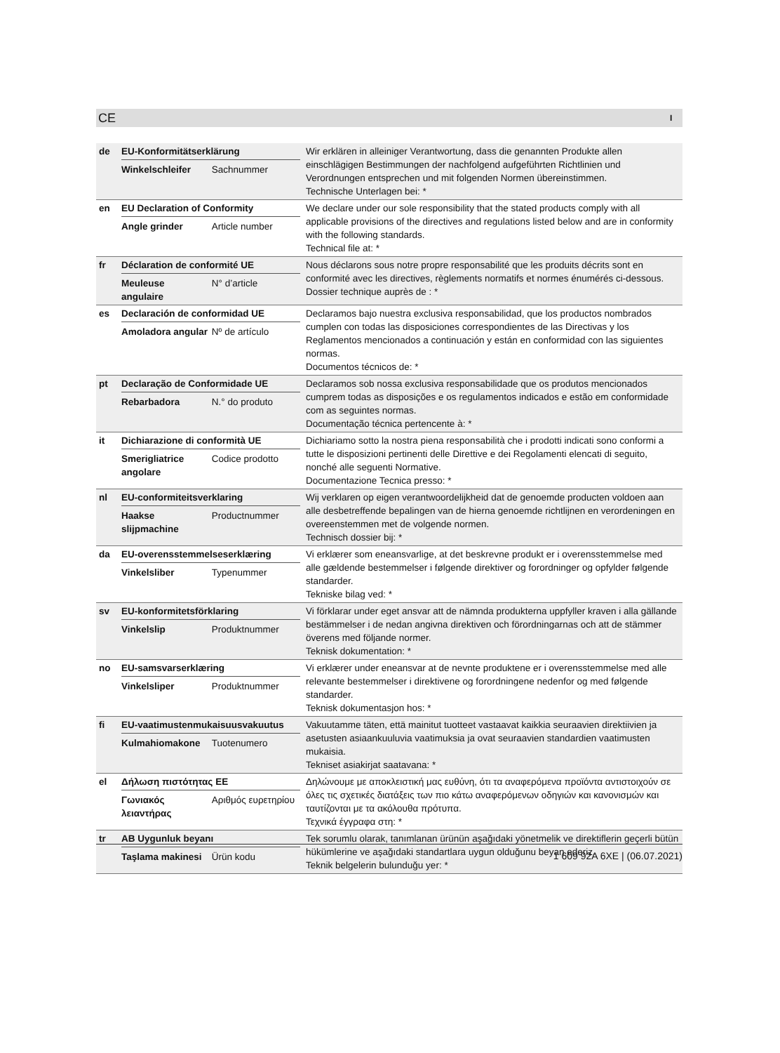CE I
| de | EU-Konformitätserklärung Winkelschleifer Sachnummer | Wir erklären in alleiniger Verantwortung, dass die genannten Produkte allen einschlägigen Bestimmungen der nachfolgend aufgeführten Richtlinien und Verordnungen entsprechen und mit folgenden Normen übereinstimmen. Technische Unterlagen bei: * |
| en | EU Declaration of Conformity Angle grinder Article number | We declare under our sole responsibility that the stated products comply with all applicable provisions of the directives and regulations listed below and are in conformity with the following standards. Technical file at: * |
| fr | Déclaration de conformité UE Meuleuse angulaire N° d’article | Nous déclarons sous notre propre responsabilité que les produits décrits sont en conformité avec les directives, règlements normatifs et normes énumérés ci-dessous. Dossier technique auprès de : * |
| es | Declaración de conformidad UE Amoladora angular Nº de artículo | Declaramos bajo nuestra exclusiva responsabilidad, que los productos nombrados cumplen con todas las disposiciones correspondientes de las Directivas y los Reglamentos mencionados a continuación y están en conformidad con las siguientes normas. Documentos técnicos de: * |
| pt | Declaração de Conformidade UE Rebarbadora N.° do produto | Declaramos sob nossa exclusiva responsabilidade que os produtos mencionados cumprem todas as disposições e os regulamentos indicados e estão em conformidade com as seguintes normas. Documentação técnica pertencente à: * |
| it | Dichiarazione di conformità UE Smerigliatrice angolare Codice prodotto | Dichiariamo sotto la nostra piena responsabilità che i prodotti indicati sono conformi a tutte le disposizioni pertinenti delle Direttive e dei Regolamenti elencati di seguito, nonché alle seguenti Normative. Documentazione Tecnica presso: * |
| nl | EU-conformiteitsverklaring Haakse slijpmachine Productnummer | Wij verklaren op eigen verantwoordelijkheid dat de genoemde producten voldoen aan alle desbetreffende bepalingen van de hierna genoemde richtlijnen en verordeningen en overeenstemmen met de volgende normen. Technisch dossier bij: * |
| da | EU-overensstemmelseserklæring Vinkelsliber Typenummer | Vi erklærer som eneansvarlige, at det beskrevne produkt er i overensstemmelse med alle gældende bestemmelser i følgende direktiver og forordninger og opfylder følgende standarder. Tekniske bilag ved: * |
| sv | EU-konformitetsförklaring Vinkelslip Produktnummer | Vi förklarar under eget ansvar att de nämnda produkterna uppfyller kraven i alla gällande bestämmelser i de nedan angivna direktiven och förordningarnas och att de stämmer överens med följande normer. Teknisk dokumentation: * |
| no | EU-samsvarserklæring Vinkelsliper Produktnummer | Vi erklærer under eneansvar at de nevnte produktene er i overensstemmelse med alle relevante bestemmelser i direktivene og forordningene nedenfor og med følgende standarder. Teknisk dokumentasjon hos: * |
| fi | EU-vaatimustenmukaisuusvakuutus Kulmahiomakone Tuotenumero | Vakuutamme täten, että mainitut tuotteet vastaavat kaikkia seuraavien direktiivien ja asetusten asiaankuuluvia vaatimuksia ja ovat seuraavien standardien vaatimusten mukaisia. Tekniset asiakirjat saatavana: * |
| el | Δήλωση πιστότητας ΕΕ Γωνιακός λειαντήρας Αριθμός ευρετηρίου | Δηλώνουμε με αποκλειστική μας ευθύνη, ότι τα αναφερόμενα προϊόντα αντιστοιχούν σε όλες τις σχετικές διατάξεις των πιο κάτω αναφερόμενων οδηγιών και κανονισμών και ταυτίζονται με τα ακόλουθα πρότυπα. Τεχνικά έγγραφα στη: * |
| tr | AB Uygunluk beyanı Taşlama makinesi Ürün kodu | Tek sorumlu olarak, tanımlanan ürünün aşağıdaki yönetmelik ve direktiflerin geçerli bütün hükümlerine ve aşağıdaki standartlara uygun olduğunu beyan ederiz. Teknik belgelerin bulunduğu yer: * |
1 609 92A 6XE | (06.07.2021)